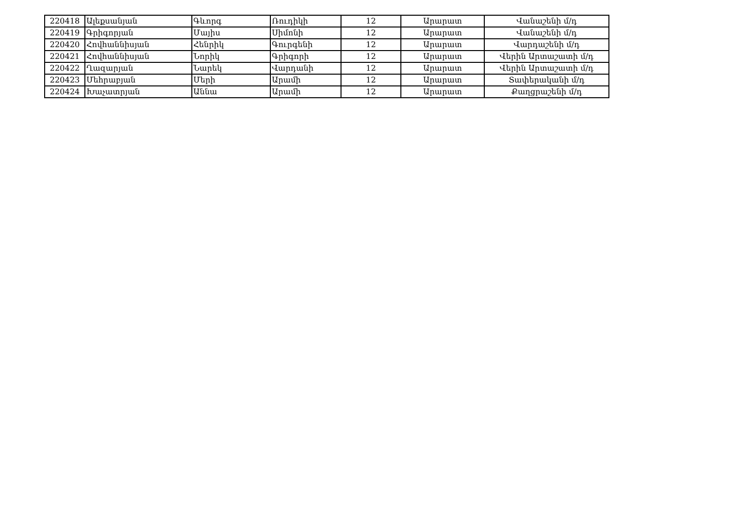| 220418 | Ալեքսանյան | Գևորգ | Ռուդիկի | 12 | Արարատ | Վանաշենի մ/դ |
| 220419 | Գրիգորյան | Մայիս | Սիմոնի | 12 | Արարատ | Վանաշենի մ/դ |
| 220420 | Հովհաննիսյան | Հենրիկ | Գուրգենի | 12 | Արարատ | Վարդաշենի մ/դ |
| 220421 | Հովհաննիսյան | Նորիկ | Գրիգորի | 12 | Արարատ | Վերին Արտաշատի մ/դ |
| 220422 | Ղազարյան | Նարեկ | Վարդանի | 12 | Արարատ | Վերին Արտաշատի մ/դ |
| 220423 | Մեհրաբյան | Մերի | Արամի | 12 | Արարատ | Տափերականի մ/դ |
| 220424 | Խաչատրյան | Աննա | Արամի | 12 | Արարատ | Քաղցրաշենի մ/դ |